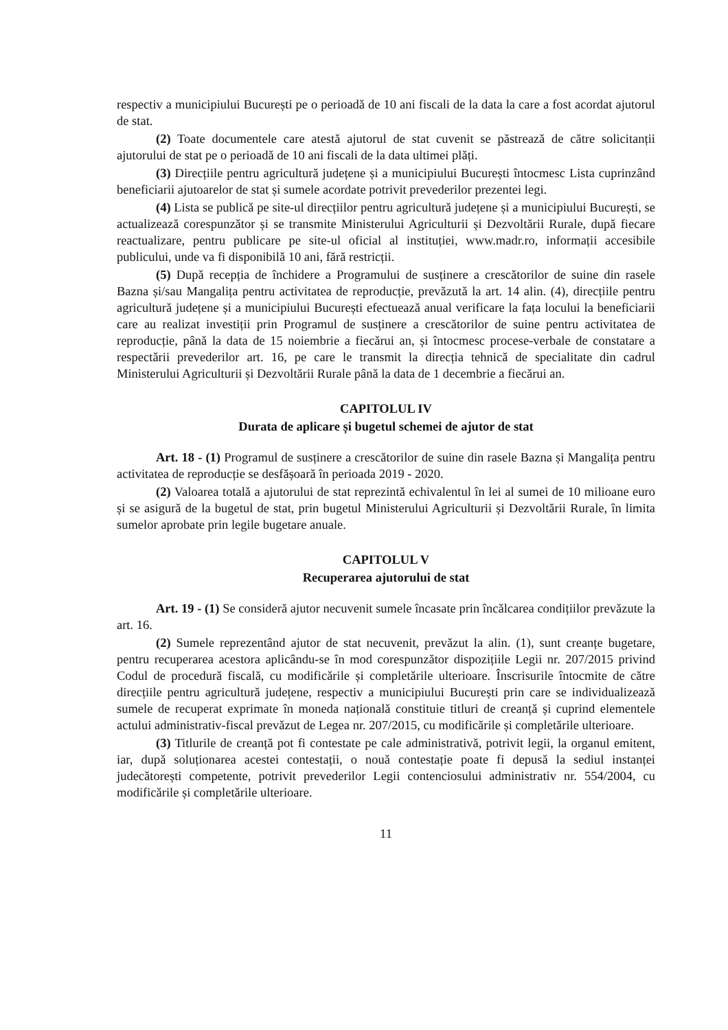respectiv a municipiului București pe o perioadă de 10 ani fiscali de la data la care a fost acordat ajutorul de stat.
(2) Toate documentele care atestă ajutorul de stat cuvenit se păstrează de către solicitanții ajutorului de stat pe o perioadă de 10 ani fiscali de la data ultimei plăți.
(3) Direcțiile pentru agricultură județene și a municipiului București întocmesc Lista cuprinzând beneficiarii ajutoarelor de stat și sumele acordate potrivit prevederilor prezentei legi.
(4) Lista se publică pe site-ul direcțiilor pentru agricultură județene și a municipiului București, se actualizează corespunzător și se transmite Ministerului Agriculturii și Dezvoltării Rurale, după fiecare reactualizare, pentru publicare pe site-ul oficial al instituției, www.madr.ro, informații accesibile publicului, unde va fi disponibilă 10 ani, fără restricții.
(5) După recepția de închidere a Programului de susținere a crescătorilor de suine din rasele Bazna și/sau Mangalița pentru activitatea de reproducție, prevăzută la art. 14 alin. (4), direcțiile pentru agricultură județene și a municipiului București efectuează anual verificare la fața locului la beneficiarii care au realizat investiții prin Programul de susținere a crescătorilor de suine pentru activitatea de reproducție, până la data de 15 noiembrie a fiecărui an, și întocmesc procese-verbale de constatare a respectării prevederilor art. 16, pe care le transmit la direcția tehnică de specialitate din cadrul Ministerului Agriculturii și Dezvoltării Rurale până la data de 1 decembrie a fiecărui an.
CAPITOLUL IV
Durata de aplicare și bugetul schemei de ajutor de stat
Art. 18 - (1) Programul de susținere a crescătorilor de suine din rasele Bazna și Mangalița pentru activitatea de reproducție se desfășoară în perioada 2019 - 2020.
(2) Valoarea totală a ajutorului de stat reprezintă echivalentul în lei al sumei de 10 milioane euro și se asigură de la bugetul de stat, prin bugetul Ministerului Agriculturii și Dezvoltării Rurale, în limita sumelor aprobate prin legile bugetare anuale.
CAPITOLUL V
Recuperarea ajutorului de stat
Art. 19 - (1) Se consideră ajutor necuvenit sumele încasate prin încălcarea condițiilor prevăzute la art. 16.
(2) Sumele reprezentând ajutor de stat necuvenit, prevăzut la alin. (1), sunt creanțe bugetare, pentru recuperarea acestora aplicându-se în mod corespunzător dispozițiile Legii nr. 207/2015 privind Codul de procedură fiscală, cu modificările și completările ulterioare. Înscrisurile întocmite de către direcțiile pentru agricultură județene, respectiv a municipiului București prin care se individualizează sumele de recuperat exprimate în moneda națională constituie titluri de creanță și cuprind elementele actului administrativ-fiscal prevăzut de Legea nr. 207/2015, cu modificările și completările ulterioare.
(3) Titlurile de creanță pot fi contestate pe cale administrativă, potrivit legii, la organul emitent, iar, după soluționarea acestei contestații, o nouă contestație poate fi depusă la sediul instanței judecătorești competente, potrivit prevederilor Legii contenciosului administrativ nr. 554/2004, cu modificările și completările ulterioare.
11